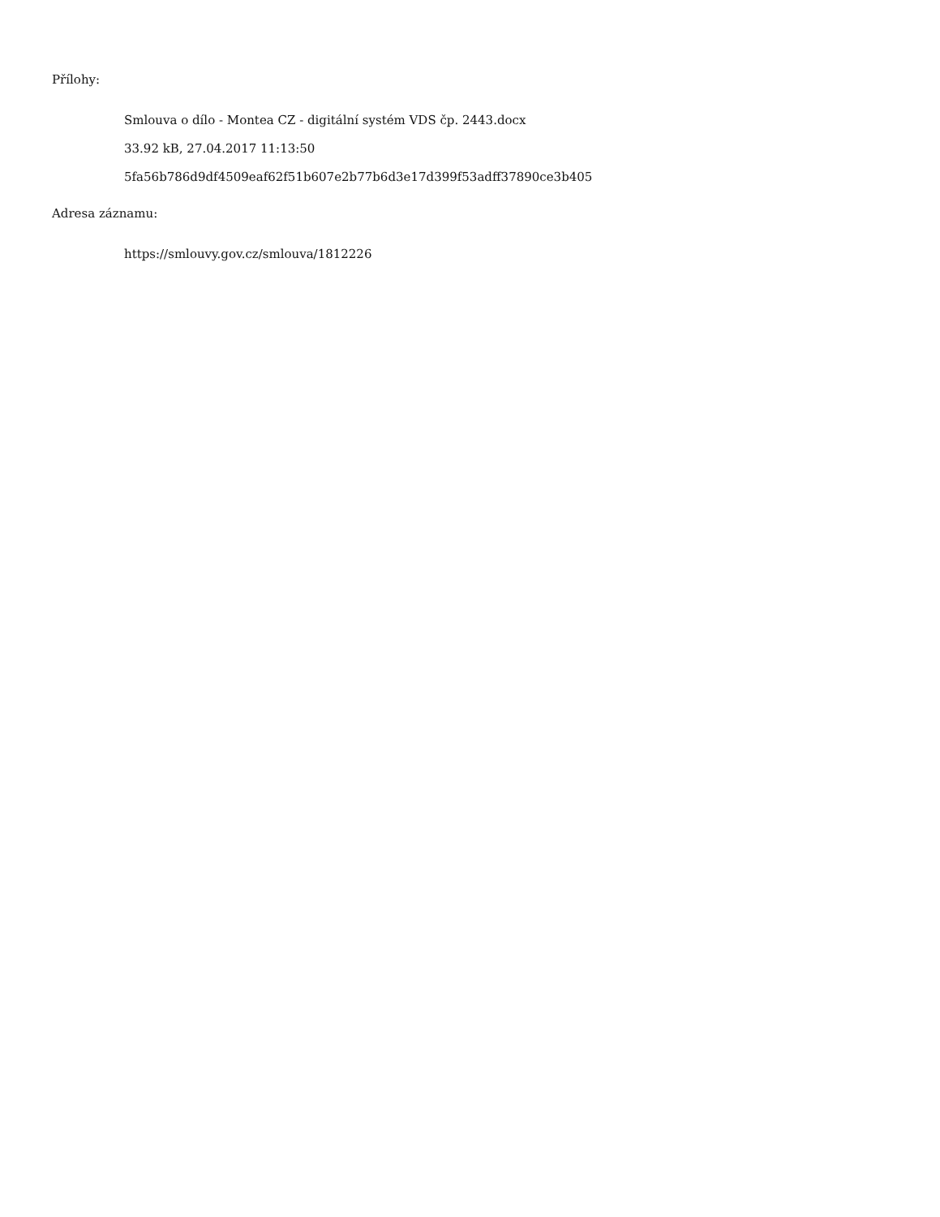Přílohy:
Smlouva o dílo - Montea CZ - digitální systém VDS čp. 2443.docx
33.92 kB, 27.04.2017 11:13:50
5fa56b786d9df4509eaf62f51b607e2b77b6d3e17d399f53adff37890ce3b405
Adresa záznamu:
https://smlouvy.gov.cz/smlouva/1812226